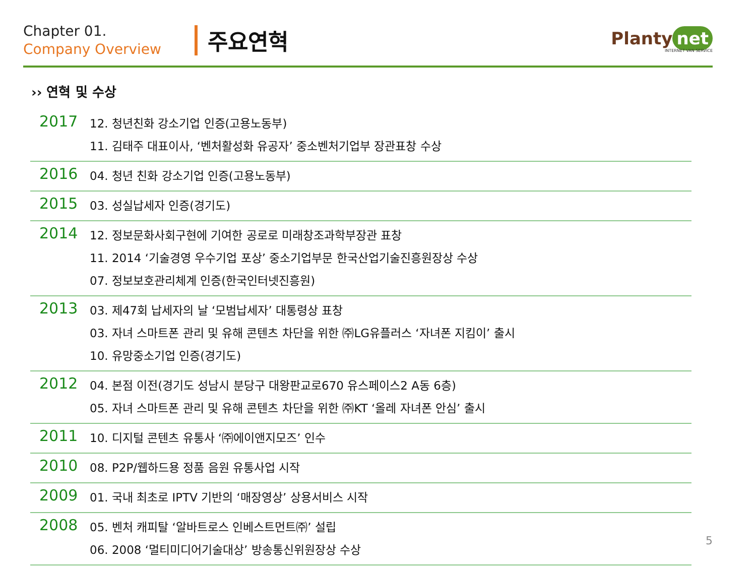Chapter 01.
Company Overview
주요연혁
Planty net
INTERNET VAN SERVICE
›› 연혁 및 수상
| 2017 | 12. 청년친화 강소기업 인증(고용노동부) 11. 김태주 대표이사, ‘벤처활성화 유공자’ 중소벤처기업부 장관표창 수상 |
| 2016 | 04. 청년 친화 강소기업 인증(고용노동부) |
| 2015 | 03. 성실납세자 인증(경기도) |
| 2014 | 12. 정보문화사회구현에 기여한 공로로 미래창조과학부장관 표창 11. 2014 ‘기술경영 우수기업 포상’ 중소기업부문 한국산업기술진흥원장상 수상 07. 정보보호관리체계 인증(한국인터넷진흥원) |
| 2013 | 03. 제47회 납세자의 날 ‘모범납세자’ 대통령상 표창 03. 자녀 스마트폰 관리 및 유해 콘텐츠 차단을 위한 ㈜LG유플러스 ‘자녀폰 지킴이’ 출시 10. 유망중소기업 인증(경기도) |
| 2012 | 04. 본점 이전(경기도 성남시 분당구 대왕판교로670 유스페이스2 A동 6층) 05. 자녀 스마트폰 관리 및 유해 콘텐츠 차단을 위한 ㈜KT ‘올레 자녀폰 안심’ 출시 |
| 2011 | 10. 디지털 콘텐츠 유통사 ‘㈜에이앤지모즈’ 인수 |
| 2010 | 08. P2P/웹하드용 정품 음원 유통사업 시작 |
| 2009 | 01. 국내 최초로 IPTV 기반의 ‘매장영상’ 상용서비스 시작 |
| 2008 | 05. 벤처 캐피탈 ‘알바트로스 인베스트먼트㈜’ 설립 06. 2008 ‘멀티미디어기술대상’ 방송통신위원장상 수상 |
5